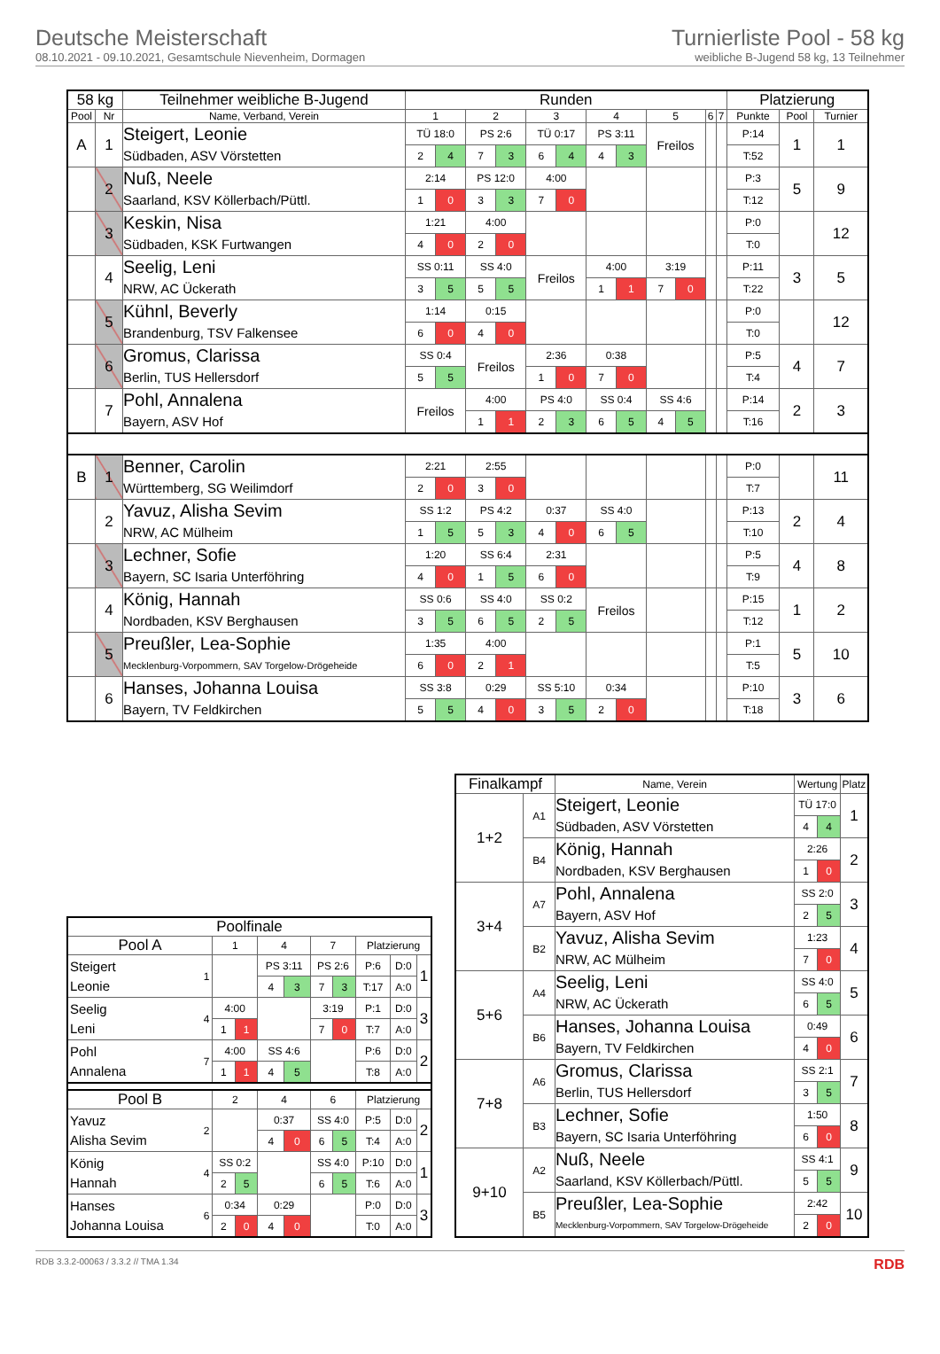Deutsche Meisterschaft
08.10.2021 - 09.10.2021, Gesamtschule Nievenheim, Dormagen
Turnierliste Pool - 58 kg
weibliche B-Jugend 58 kg, 13 Teilnehmer
| 58 kg | | Teilnehmer weibliche B-Jugend | Runden | | | | | | | | | | | | Platzierung | | |
| --- | --- | --- | --- | --- | --- | --- | --- | --- | --- | --- | --- | --- | --- | --- | --- | --- | --- |
| Pool | Nr | Name, Verband, Verein | 1 | | 2 | | 3 | | 4 | | 5 | | 6 | 7 | Punkte | Pool | Turnier |
| A | 1 | Steigert, Leonie | TÜ 18:0 | | PS 2:6 | | TÜ 0:17 | | PS 3:11 | | Freilos | | | | P:14 | 1 | 1 |
| | | Südbaden, ASV Vörstetten | 2 | 4 | 7 | 3 | 6 | 4 | 4 | 3 | | | | | T:52 | | |
| | 2 | Nuß, Neele | 2:14 | | PS 12:0 | | 4:00 | | | | | | | | P:3 | 5 | 9 |
| | | Saarland, KSV Köllerbach/Püttl. | 1 | 0 | 3 | 3 | 7 | 0 | | | | | | | T:12 | | |
| | 3 | Keskin, Nisa | 1:21 | | 4:00 | | | | | | | | | | P:0 | | 12 |
| | | Südbaden, KSK Furtwangen | 4 | 0 | 2 | 0 | | | | | | | | | T:0 | | |
| | 4 | Seelig, Leni | SS 0:11 | | SS 4:0 | | Freilos | | 4:00 | | 3:19 | | | | P:11 | 3 | 5 |
| | | NRW, AC Ückerath | 3 | 5 | 5 | 5 | | | 1 | 1 | 7 | 0 | | | T:22 | | |
| | 5 | Kühnl, Beverly | 1:14 | | 0:15 | | | | | | | | | | P:0 | | 12 |
| | | Brandenburg, TSV Falkensee | 6 | 0 | 4 | 0 | | | | | | | | | T:0 | | |
| | 6 | Gromus, Clarissa | SS 0:4 | | Freilos | | 2:36 | | 0:38 | | | | | | P:5 | 4 | 7 |
| | | Berlin, TUS Hellersdorf | 5 | 5 | | | 1 | 0 | 7 | 0 | | | | | T:4 | | |
| | 7 | Pohl, Annalena | Freilos | | 4:00 | | PS 4:0 | | SS 0:4 | | SS 4:6 | | | | P:14 | 2 | 3 |
| | | Bayern, ASV Hof | | | 1 | 1 | 2 | 3 | 6 | 5 | 4 | 5 | | | T:16 | | |
| B | 1 | Benner, Carolin | 2:21 | | 2:55 | | | | | | | | | | P:0 | | 11 |
| | | Württemberg, SG Weilimdorf | 2 | 0 | 3 | 0 | | | | | | | | | T:7 | | |
| | 2 | Yavuz, Alisha Sevim | SS 1:2 | | PS 4:2 | | 0:37 | | SS 4:0 | | | | | | P:13 | 2 | 4 |
| | | NRW, AC Mülheim | 1 | 5 | 5 | 3 | 4 | 0 | 6 | 5 | | | | | T:10 | | |
| | 3 | Lechner, Sofie | 1:20 | | SS 6:4 | | 2:31 | | | | | | | | P:5 | 4 | 8 |
| | | Bayern, SC Isaria Unterföhring | 4 | 0 | 1 | 5 | 6 | 0 | | | | | | | T:9 | | |
| | 4 | König, Hannah | SS 0:6 | | SS 4:0 | | SS 0:2 | | Freilos | | | | | | P:15 | 1 | 2 |
| | | Nordbaden, KSV Berghausen | 3 | 5 | 6 | 5 | 2 | 5 | | | | | | | T:12 | | |
| | 5 | Preußler, Lea-Sophie | 1:35 | | 4:00 | | | | | | | | | | P:1 | 5 | 10 |
| | | Mecklenburg-Vorpommern, SAV Torgelow-Drögeheide | 6 | 0 | 2 | 1 | | | | | | | | | T:5 | | |
| | 6 | Hanses, Johanna Louisa | SS 3:8 | | 0:29 | | SS 5:10 | | 0:34 | | | | | | P:10 | 3 | 6 |
| | | Bayern, TV Feldkirchen | 5 | 5 | 4 | 0 | 3 | 5 | 2 | 0 | | | | | T:18 | | |
| Poolfinale | | | | | | | | | | |
| --- | --- | --- | --- | --- | --- | --- | --- | --- | --- | --- |
| Pool A | | 1 | | 4 | | 7 | | Platzierung | | |
| Steigert Leonie | 1 | | | PS 3:11 | | PS 2:6 | | P:6 | D:0 | 1 |
| | | | | 4 | 3 | 7 | 3 | T:17 | A:0 | |
| Seelig Leni | 4 | 4:00 | | | | 3:19 | | P:1 | D:0 | 3 |
| | | 1 | 1 | | | 7 | 0 | T:7 | A:0 | |
| Pohl Annalena | 7 | 4:00 | | SS 4:6 | | | | P:6 | D:0 | 2 |
| | | 1 | 1 | 4 | 5 | | | T:8 | A:0 | |
| Pool B | | 2 | | 4 | | 6 | | Platzierung | | |
| Yavuz Alisha Sevim | 2 | | | 0:37 | | SS 4:0 | | P:5 | D:0 | 2 |
| | | | | 4 | 0 | 6 | 5 | T:4 | A:0 | |
| König Hannah | 4 | SS 0:2 | | | | SS 4:0 | | P:10 | D:0 | 1 |
| | | 2 | 5 | | | 6 | 5 | T:6 | A:0 | |
| Hanses Johanna Louisa | 6 | 0:34 | | 0:29 | | | | P:0 | D:0 | 3 |
| | | 2 | 0 | 4 | 0 | | | T:0 | A:0 | |
| Finalkampf | | Name, Verein | Wertung | | Platz |
| --- | --- | --- | --- | --- | --- |
| 1+2 | A1 | Steigert, Leonie | TÜ 17:0 | | 1 |
| | | Südbaden, ASV Vörstetten | 4 | 4 | |
| | B4 | König, Hannah | 2:26 | | 2 |
| | | Nordbaden, KSV Berghausen | 1 | 0 | |
| 3+4 | A7 | Pohl, Annalena | SS 2:0 | | 3 |
| | | Bayern, ASV Hof | 2 | 5 | |
| | B2 | Yavuz, Alisha Sevim | 1:23 | | 4 |
| | | NRW, AC Mülheim | 7 | 0 | |
| 5+6 | A4 | Seelig, Leni | SS 4:0 | | 5 |
| | | NRW, AC Ückerath | 6 | 5 | |
| | B6 | Hanses, Johanna Louisa | 0:49 | | 6 |
| | | Bayern, TV Feldkirchen | 4 | 0 | |
| 7+8 | A6 | Gromus, Clarissa | SS 2:1 | | 7 |
| | | Berlin, TUS Hellersdorf | 3 | 5 | |
| | B3 | Lechner, Sofie | 1:50 | | 8 |
| | | Bayern, SC Isaria Unterföhring | 6 | 0 | |
| 9+10 | A2 | Nuß, Neele | SS 4:1 | | 9 |
| | | Saarland, KSV Köllerbach/Püttl. | 5 | 5 | |
| | B5 | Preußler, Lea-Sophie | 2:42 | | 10 |
| | | Mecklenburg-Vorpommern, SAV Torgelow-Drögeheide | 2 | 0 | |
RDB 3.3.2-00063 / 3.3.2 // TMA 1.34 RDB